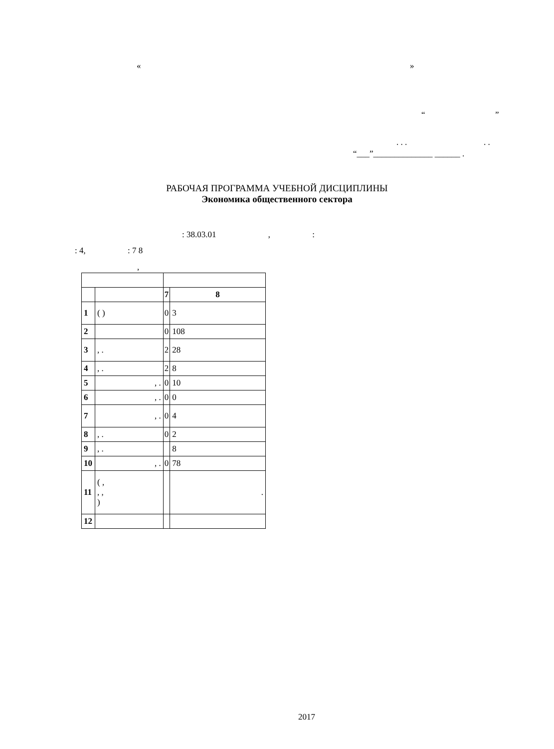« »
“ ”
. . . . .
“___”______________ ______ .
РАБОЧАЯ ПРОГРАММА УЧЕБНОЙ ДИСЦИПЛИНЫ
Экономика общественного сектора
: 38.03.01 , :
: 4, : 7 8
,
| | | 7 | 8 |
| 1 | ( ) | 0 | 3 |
| 2 | | 0 | 108 |
| 3 | , . | 2 | 28 |
| 4 | , . | 2 | 8 |
| 5 | , . | 0 | 10 |
| 6 | , . | 0 | 0 |
| 7 | , . | 0 | 4 |
| 8 | , . | 0 | 2 |
| 9 | , . | | 8 |
| 10 | , . | 0 | 78 |
| 11 | ( , , , ) | | . |
| 12 | | | |
2017